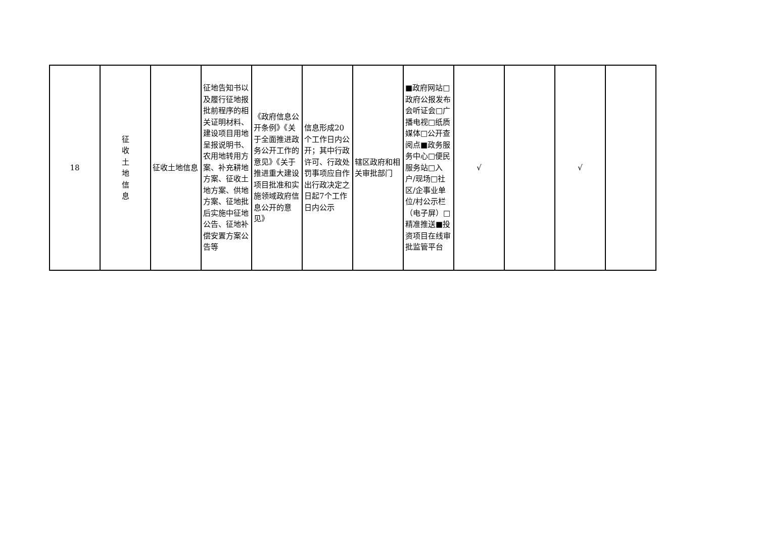| 18 | 征 收 土 地 信 息 | 征收土地信息 | 征地告知书以及履行征地报批前程序的相关证明材料、建设项目用地呈报说明书、农用地转用方案、补充耕地方案、征收土地方案、供地方案、征地批后实施中征地公告、征地补偿安置方案公告等 | 《政府信息公开条例》《关于全面推进政务公开工作的意见》《关于推进重大建设项目批准和实施领域政府信息公开的意见》 | 信息形成20个工作日内公开；其中行政许可、行政处罚事项应自作出行政决定之日起7个工作日内公示 | 辖区政府和相关审批部门 | ■政府网站□政府公报发布会听证会□广播电视□纸质媒体□公开查阅点■政务服务中心□便民服务站□入户/现场□社区/企事业单位/村公示栏（电子屏）□精准推送■投资项目在线审批监管平台 | √ | | √ | |